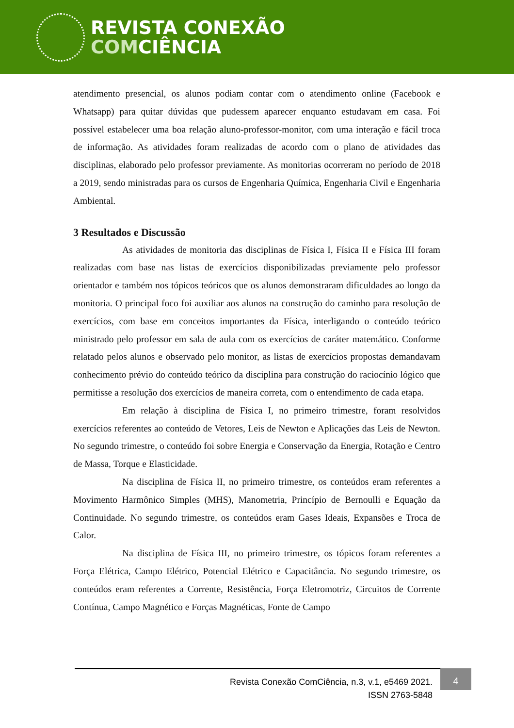REVISTA CONEXÃO
COMCIÊNCIA
atendimento presencial, os alunos podiam contar com o atendimento online (Facebook e Whatsapp) para quitar dúvidas que pudessem aparecer enquanto estudavam em casa. Foi possível estabelecer uma boa relação aluno-professor-monitor, com uma interação e fácil troca de informação. As atividades foram realizadas de acordo com o plano de atividades das disciplinas, elaborado pelo professor previamente. As monitorias ocorreram no período de 2018 a 2019, sendo ministradas para os cursos de Engenharia Química, Engenharia Civil e Engenharia Ambiental.
3 Resultados e Discussão
As atividades de monitoria das disciplinas de Física I, Física II e Física III foram realizadas com base nas listas de exercícios disponibilizadas previamente pelo professor orientador e também nos tópicos teóricos que os alunos demonstraram dificuldades ao longo da monitoria. O principal foco foi auxiliar aos alunos na construção do caminho para resolução de exercícios, com base em conceitos importantes da Física, interligando o conteúdo teórico ministrado pelo professor em sala de aula com os exercícios de caráter matemático. Conforme relatado pelos alunos e observado pelo monitor, as listas de exercícios propostas demandavam conhecimento prévio do conteúdo teórico da disciplina para construção do raciocínio lógico que permitisse a resolução dos exercícios de maneira correta, com o entendimento de cada etapa.
Em relação à disciplina de Física I, no primeiro trimestre, foram resolvidos exercícios referentes ao conteúdo de Vetores, Leis de Newton e Aplicações das Leis de Newton. No segundo trimestre, o conteúdo foi sobre Energia e Conservação da Energia, Rotação e Centro de Massa, Torque e Elasticidade.
Na disciplina de Física II, no primeiro trimestre, os conteúdos eram referentes a Movimento Harmônico Simples (MHS), Manometria, Princípio de Bernoulli e Equação da Continuidade. No segundo trimestre, os conteúdos eram Gases Ideais, Expansões e Troca de Calor.
Na disciplina de Física III, no primeiro trimestre, os tópicos foram referentes a Força Elétrica, Campo Elétrico, Potencial Elétrico e Capacitância. No segundo trimestre, os conteúdos eram referentes a Corrente, Resistência, Força Eletromotriz, Circuitos de Corrente Contínua, Campo Magnético e Forças Magnéticas, Fonte de Campo
Revista Conexão ComCiência, n.3, v.1, e5469 2021.
ISSN 2763-5848
4